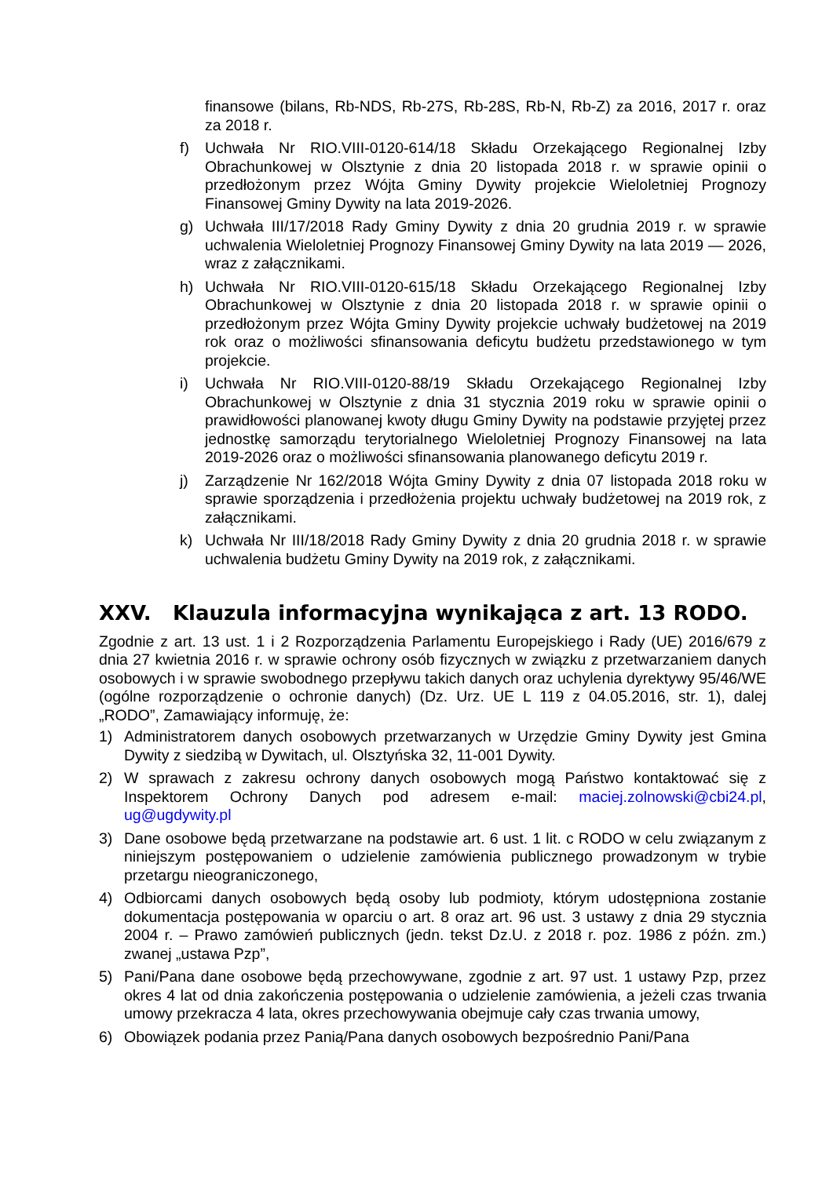finansowe (bilans, Rb-NDS, Rb-27S, Rb-28S, Rb-N, Rb-Z) za 2016, 2017 r. oraz za 2018 r.
f) Uchwała Nr RIO.VIII-0120-614/18 Składu Orzekającego Regionalnej Izby Obrachunkowej w Olsztynie z dnia 20 listopada 2018 r. w sprawie opinii o przedłożonym przez Wójta Gminy Dywity projekcie Wieloletniej Prognozy Finansowej Gminy Dywity na lata 2019-2026.
g) Uchwała III/17/2018 Rady Gminy Dywity z dnia 20 grudnia 2019 r. w sprawie uchwalenia Wieloletniej Prognozy Finansowej Gminy Dywity na lata 2019 — 2026, wraz z załącznikami.
h) Uchwała Nr RIO.VIII-0120-615/18 Składu Orzekającego Regionalnej Izby Obrachunkowej w Olsztynie z dnia 20 listopada 2018 r. w sprawie opinii o przedłożonym przez Wójta Gminy Dywity projekcie uchwały budżetowej na 2019 rok oraz o możliwości sfinansowania deficytu budżetu przedstawionego w tym projekcie.
i) Uchwała Nr RIO.VIII-0120-88/19 Składu Orzekającego Regionalnej Izby Obrachunkowej w Olsztynie z dnia 31 stycznia 2019 roku w sprawie opinii o prawidłowości planowanej kwoty długu Gminy Dywity na podstawie przyjętej przez jednostkę samorządu terytorialnego Wieloletniej Prognozy Finansowej na lata 2019-2026 oraz o możliwości sfinansowania planowanego deficytu 2019 r.
j) Zarządzenie Nr 162/2018 Wójta Gminy Dywity z dnia 07 listopada 2018 roku w sprawie sporządzenia i przedłożenia projektu uchwały budżetowej na 2019 rok, z załącznikami.
k) Uchwała Nr III/18/2018 Rady Gminy Dywity z dnia 20 grudnia 2018 r. w sprawie uchwalenia budżetu Gminy Dywity na 2019 rok, z załącznikami.
XXV. Klauzula informacyjna wynikająca z art. 13 RODO.
Zgodnie z art. 13 ust. 1 i 2 Rozporządzenia Parlamentu Europejskiego i Rady (UE) 2016/679 z dnia 27 kwietnia 2016 r. w sprawie ochrony osób fizycznych w związku z przetwarzaniem danych osobowych i w sprawie swobodnego przepływu takich danych oraz uchylenia dyrektywy 95/46/WE (ogólne rozporządzenie o ochronie danych) (Dz. Urz. UE L 119 z 04.05.2016, str. 1), dalej „RODO”, Zamawiający informuję, że:
1) Administratorem danych osobowych przetwarzanych w Urzędzie Gminy Dywity jest Gmina Dywity z siedzibą w Dywitach, ul. Olsztyńska 32, 11-001 Dywity.
2) W sprawach z zakresu ochrony danych osobowych mogą Państwo kontaktować się z Inspektorem Ochrony Danych pod adresem e-mail: maciej.zolnowski@cbi24.pl, ug@ugdywity.pl
3) Dane osobowe będą przetwarzane na podstawie art. 6 ust. 1 lit. c RODO w celu związanym z niniejszym postępowaniem o udzielenie zamówienia publicznego prowadzonym w trybie przetargu nieograniczonego,
4) Odbiorcami danych osobowych będą osoby lub podmioty, którym udostępniona zostanie dokumentacja postępowania w oparciu o art. 8 oraz art. 96 ust. 3 ustawy z dnia 29 stycznia 2004 r. – Prawo zamówień publicznych (jedn. tekst Dz.U. z 2018 r. poz. 1986 z późn. zm.) zwanej „ustawa Pzp”,
5) Pani/Pana dane osobowe będą przechowywane, zgodnie z art. 97 ust. 1 ustawy Pzp, przez okres 4 lat od dnia zakończenia postępowania o udzielenie zamówienia, a jeżeli czas trwania umowy przekracza 4 lata, okres przechowywania obejmuje cały czas trwania umowy,
6) Obowiązek podania przez Panią/Pana danych osobowych bezpośrednio Pani/Pana